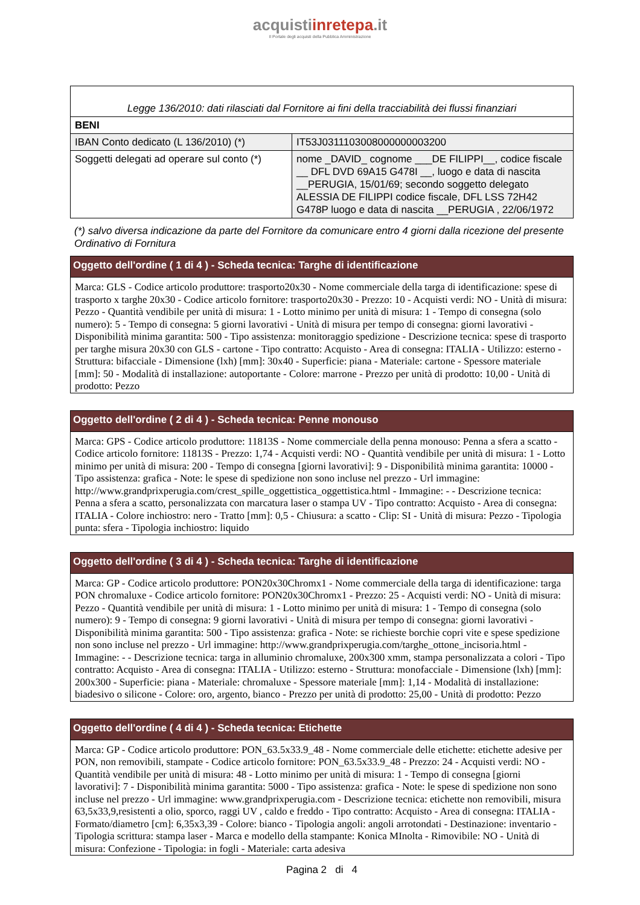acquistiinretepa.it
Il Portale degli acquisti della Pubblica Amministrazione
| Legge 136/2010: dati rilasciati dal Fornitore ai fini della tracciabilità dei flussi finanziari | |
| BENI | |
| IBAN Conto dedicato (L 136/2010) (*) | IT53J0311103008000000003200 |
| Soggetti delegati ad operare sul conto (*) | nome _DAVID_ cognome ___DE FILIPPI__, codice fiscale __ DFL DVD 69A15 G478I __, luogo e data di nascita __PERUGIA, 15/01/69; secondo soggetto delegato ALESSIA DE FILIPPI codice fiscale, DFL LSS 72H42 G478P luogo e data di nascita __PERUGIA , 22/06/1972 |
(*) salvo diversa indicazione da parte del Fornitore da comunicare entro 4 giorni dalla ricezione del presente Ordinativo di Fornitura
Oggetto dell'ordine ( 1 di 4 ) - Scheda tecnica: Targhe di identificazione
Marca: GLS - Codice articolo produttore: trasporto20x30 - Nome commerciale della targa di identificazione: spese di trasporto x targhe 20x30 - Codice articolo fornitore: trasporto20x30 - Prezzo: 10 - Acquisti verdi: NO - Unità di misura: Pezzo - Quantità vendibile per unità di misura: 1 - Lotto minimo per unità di misura: 1 - Tempo di consegna (solo numero): 5 - Tempo di consegna: 5 giorni lavorativi - Unità di misura per tempo di consegna: giorni lavorativi - Disponibilità minima garantita: 500 - Tipo assistenza: monitoraggio spedizione - Descrizione tecnica: spese di trasporto per targhe misura 20x30 con GLS - cartone - Tipo contratto: Acquisto - Area di consegna: ITALIA - Utilizzo: esterno - Struttura: bifacciale - Dimensione (lxh) [mm]: 30x40 - Superficie: piana - Materiale: cartone - Spessore materiale [mm]: 50 - Modalità di installazione: autoportante - Colore: marrone - Prezzo per unità di prodotto: 10,00 - Unità di prodotto: Pezzo
Oggetto dell'ordine ( 2 di 4 ) - Scheda tecnica: Penne monouso
Marca: GPS - Codice articolo produttore: 11813S - Nome commerciale della penna monouso: Penna a sfera a scatto - Codice articolo fornitore: 11813S - Prezzo: 1,74 - Acquisti verdi: NO - Quantità vendibile per unità di misura: 1 - Lotto minimo per unità di misura: 200 - Tempo di consegna [giorni lavorativi]: 9 - Disponibilità minima garantita: 10000 - Tipo assistenza: grafica - Note: le spese di spedizione non sono incluse nel prezzo - Url immagine: http://www.grandprixperugia.com/crest_spille_oggettistica_oggettistica.html - Immagine: - - Descrizione tecnica: Penna a sfera a scatto, personalizzata con marcatura laser o stampa UV - Tipo contratto: Acquisto - Area di consegna: ITALIA - Colore inchiostro: nero - Tratto [mm]: 0,5 - Chiusura: a scatto - Clip: SI - Unità di misura: Pezzo - Tipologia punta: sfera - Tipologia inchiostro: liquido
Oggetto dell'ordine ( 3 di 4 ) - Scheda tecnica: Targhe di identificazione
Marca: GP - Codice articolo produttore: PON20x30Chromx1 - Nome commerciale della targa di identificazione: targa PON chromaluxe - Codice articolo fornitore: PON20x30Chromx1 - Prezzo: 25 - Acquisti verdi: NO - Unità di misura: Pezzo - Quantità vendibile per unità di misura: 1 - Lotto minimo per unità di misura: 1 - Tempo di consegna (solo numero): 9 - Tempo di consegna: 9 giorni lavorativi - Unità di misura per tempo di consegna: giorni lavorativi - Disponibilità minima garantita: 500 - Tipo assistenza: grafica - Note: se richieste borchie copri vite e spese spedizione non sono incluse nel prezzo - Url immagine: http://www.grandprixperugia.com/targhe_ottone_incisoria.html - Immagine: - - Descrizione tecnica: targa in alluminio chromaluxe, 200x300 xmm, stampa personalizzata a colori - Tipo contratto: Acquisto - Area di consegna: ITALIA - Utilizzo: esterno - Struttura: monofacciale - Dimensione (lxh) [mm]: 200x300 - Superficie: piana - Materiale: chromaluxe - Spessore materiale [mm]: 1,14 - Modalità di installazione: biadesivo o silicone - Colore: oro, argento, bianco - Prezzo per unità di prodotto: 25,00 - Unità di prodotto: Pezzo
Oggetto dell'ordine ( 4 di 4 ) - Scheda tecnica: Etichette
Marca: GP - Codice articolo produttore: PON_63.5x33.9_48 - Nome commerciale delle etichette: etichette adesive per PON, non removibili, stampate - Codice articolo fornitore: PON_63.5x33.9_48 - Prezzo: 24 - Acquisti verdi: NO - Quantità vendibile per unità di misura: 48 - Lotto minimo per unità di misura: 1 - Tempo di consegna [giorni lavorativi]: 7 - Disponibilità minima garantita: 5000 - Tipo assistenza: grafica - Note: le spese di spedizione non sono incluse nel prezzo - Url immagine: www.grandprixperugia.com - Descrizione tecnica: etichette non removibili, misura 63,5x33,9,resistenti a olio, sporco, raggi UV , caldo e freddo - Tipo contratto: Acquisto - Area di consegna: ITALIA - Formato/diametro [cm]: 6,35x3,39 - Colore: bianco - Tipologia angoli: angoli arrotondati - Destinazione: inventario - Tipologia scrittura: stampa laser - Marca e modello della stampante: Konica MInolta - Rimovibile: NO - Unità di misura: Confezione - Tipologia: in fogli - Materiale: carta adesiva
Pagina 2 di 4